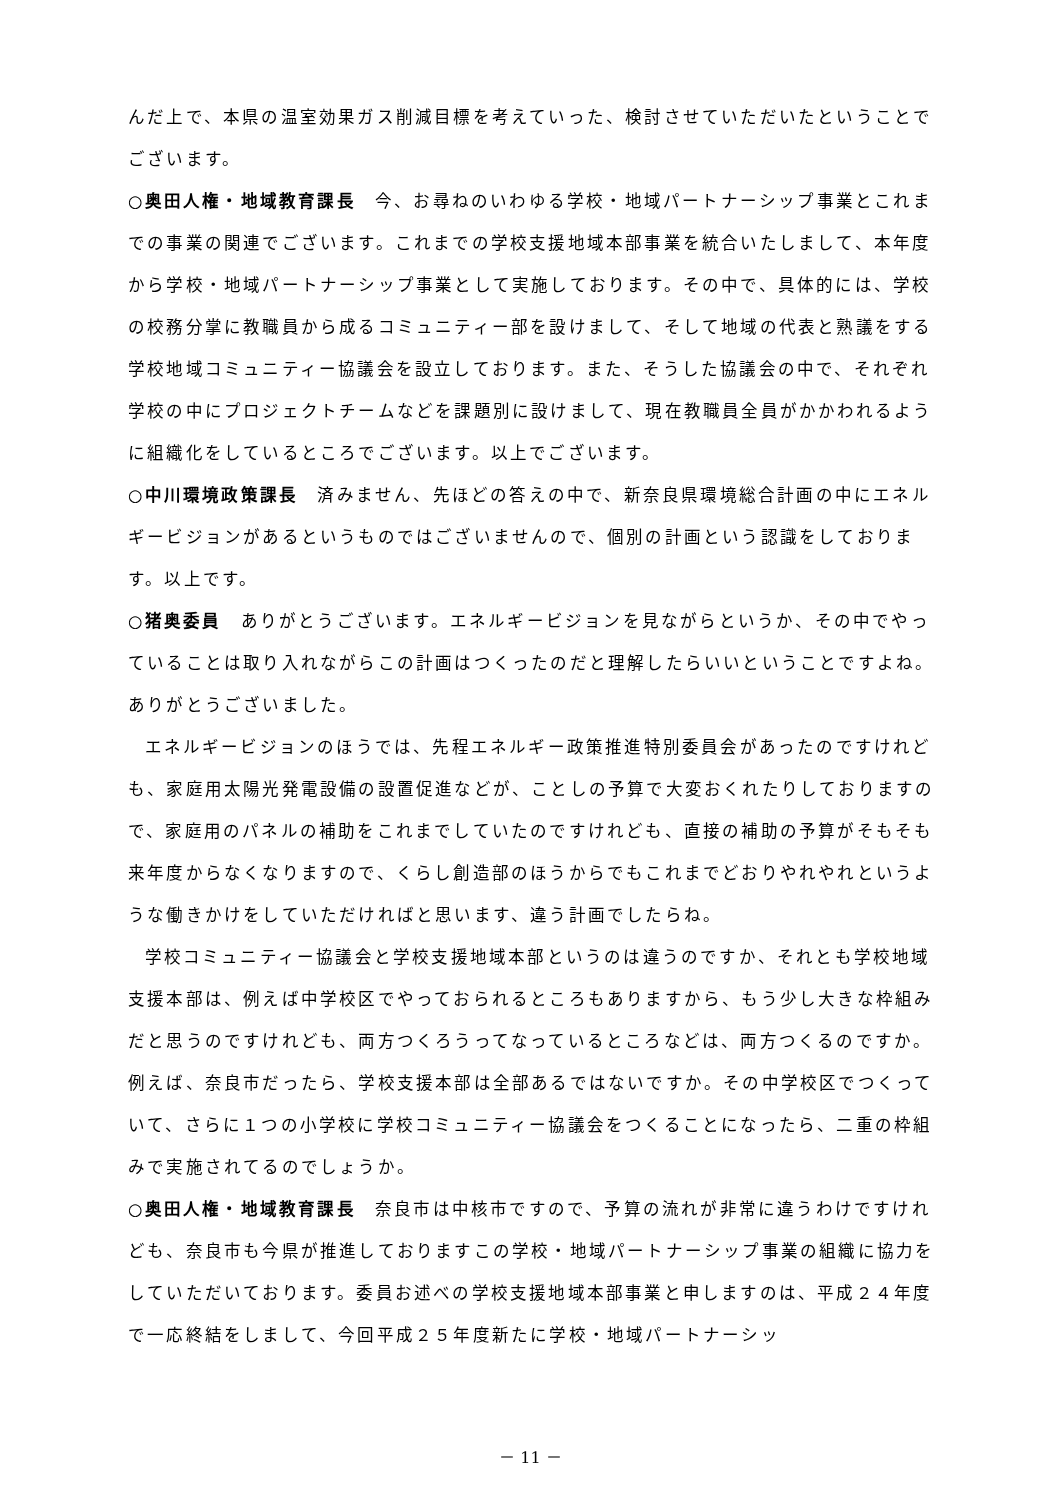んだ上で、本県の温室効果ガス削減目標を考えていった、検討させていただいたということでございます。
○奥田人権・地域教育課長　今、お尋ねのいわゆる学校・地域パートナーシップ事業とこれまでの事業の関連でございます。これまでの学校支援地域本部事業を統合いたしまして、本年度から学校・地域パートナーシップ事業として実施しております。その中で、具体的には、学校の校務分掌に教職員から成るコミュニティー部を設けまして、そして地域の代表と熟議をする学校地域コミュニティー協議会を設立しております。また、そうした協議会の中で、それぞれ学校の中にプロジェクトチームなどを課題別に設けまして、現在教職員全員がかかわれるように組織化をしているところでございます。以上でございます。
○中川環境政策課長　済みません、先ほどの答えの中で、新奈良県環境総合計画の中にエネルギービジョンがあるというものではございませんので、個別の計画という認識をしております。以上です。
○猪奥委員　ありがとうございます。エネルギービジョンを見ながらというか、その中でやっていることは取り入れながらこの計画はつくったのだと理解したらいいということですよね。ありがとうございました。
エネルギービジョンのほうでは、先程エネルギー政策推進特別委員会があったのですけれども、家庭用太陽光発電設備の設置促進などが、ことしの予算で大変おくれたりしておりますので、家庭用のパネルの補助をこれまでしていたのですけれども、直接の補助の予算がそもそも来年度からなくなりますので、くらし創造部のほうからでもこれまでどおりやれやれというような働きかけをしていただければと思います、違う計画でしたらね。
学校コミュニティー協議会と学校支援地域本部というのは違うのですか、それとも学校地域支援本部は、例えば中学校区でやっておられるところもありますから、もう少し大きな枠組みだと思うのですけれども、両方つくろうってなっているところなどは、両方つくるのですか。例えば、奈良市だったら、学校支援本部は全部あるではないですか。その中学校区でつくっていて、さらに１つの小学校に学校コミュニティー協議会をつくることになったら、二重の枠組みで実施されてるのでしょうか。
○奥田人権・地域教育課長　奈良市は中核市ですので、予算の流れが非常に違うわけですけれども、奈良市も今県が推進しておりますこの学校・地域パートナーシップ事業の組織に協力をしていただいております。委員お述べの学校支援地域本部事業と申しますのは、平成２４年度で一応終結をしまして、今回平成２５年度新たに学校・地域パートナーシッ
－ 11 －